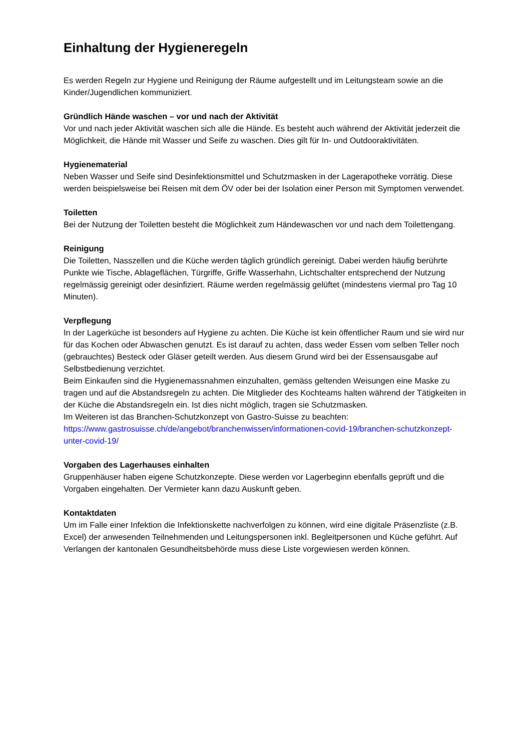Einhaltung der Hygieneregeln
Es werden Regeln zur Hygiene und Reinigung der Räume aufgestellt und im Leitungsteam sowie an die Kinder/Jugendlichen kommuniziert.
Gründlich Hände waschen – vor und nach der Aktivität
Vor und nach jeder Aktivität waschen sich alle die Hände. Es besteht auch während der Aktivität jederzeit die Möglichkeit, die Hände mit Wasser und Seife zu waschen. Dies gilt für In- und Outdooraktivitäten.
Hygienematerial
Neben Wasser und Seife sind Desinfektionsmittel und Schutzmasken in der Lagerapotheke vorrätig. Diese werden beispielsweise bei Reisen mit dem ÖV oder bei der Isolation einer Person mit Symptomen verwendet.
Toiletten
Bei der Nutzung der Toiletten besteht die Möglichkeit zum Händewaschen vor und nach dem Toilettengang.
Reinigung
Die Toiletten, Nasszellen und die Küche werden täglich gründlich gereinigt. Dabei werden häufig berührte Punkte wie Tische, Ablageflächen, Türgriffe, Griffe Wasserhahn, Lichtschalter entsprechend der Nutzung regelmässig gereinigt oder desinfiziert. Räume werden regelmässig gelüftet (mindestens viermal pro Tag 10 Minuten).
Verpflegung
In der Lagerküche ist besonders auf Hygiene zu achten. Die Küche ist kein öffentlicher Raum und sie wird nur für das Kochen oder Abwaschen genutzt. Es ist darauf zu achten, dass weder Essen vom selben Teller noch (gebrauchtes) Besteck oder Gläser geteilt werden. Aus diesem Grund wird bei der Essensausgabe auf Selbstbedienung verzichtet.
Beim Einkaufen sind die Hygienemassnahmen einzuhalten, gemäss geltenden Weisungen eine Maske zu tragen und auf die Abstandsregeln zu achten. Die Mitglieder des Kochteams halten während der Tätigkeiten in der Küche die Abstandsregeln ein. Ist dies nicht möglich, tragen sie Schutzmasken.
Im Weiteren ist das Branchen-Schutzkonzept von Gastro-Suisse zu beachten:
https://www.gastrosuisse.ch/de/angebot/branchenwissen/informationen-covid-19/branchen-schutzkonzept-unter-covid-19/
Vorgaben des Lagerhauses einhalten
Gruppenhäuser haben eigene Schutzkonzepte. Diese werden vor Lagerbeginn ebenfalls geprüft und die Vorgaben eingehalten. Der Vermieter kann dazu Auskunft geben.
Kontaktdaten
Um im Falle einer Infektion die Infektionskette nachverfolgen zu können, wird eine digitale Präsenzliste (z.B. Excel) der anwesenden Teilnehmenden und Leitungspersonen inkl. Begleitpersonen und Küche geführt. Auf Verlangen der kantonalen Gesundheitsbehörde muss diese Liste vorgewiesen werden können.